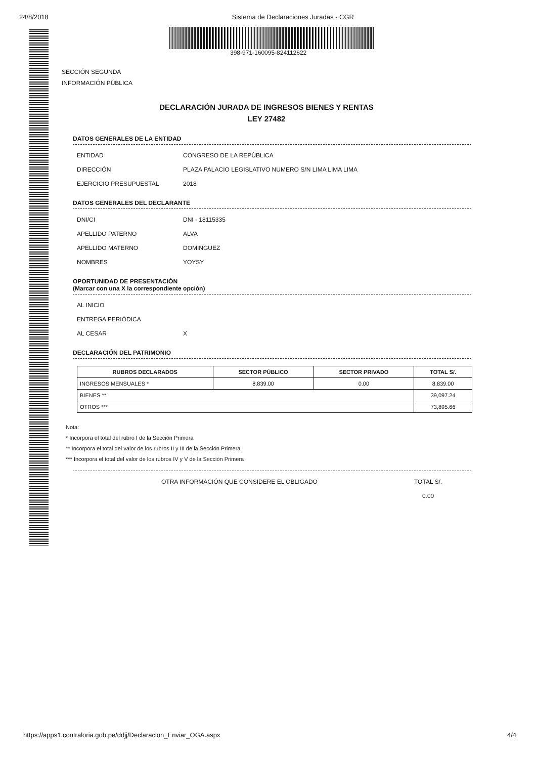24/8/2018 Sistema de Declaraciones Juradas - CGR
398-971-160095-824112622
SECCIÓN SEGUNDA
INFORMACIÓN PÚBLICA
DECLARACIÓN JURADA DE INGRESOS BIENES Y RENTAS
LEY 27482
DATOS GENERALES DE LA ENTIDAD
ENTIDAD CONGRESO DE LA REPÚBLICA
DIRECCIÓN PLAZA PALACIO LEGISLATIVO NUMERO S/N LIMA LIMA LIMA
EJERCICIO PRESUPUESTAL 2018
DATOS GENERALES DEL DECLARANTE
DNI/CI DNI - 18115335
APELLIDO PATERNO ALVA
APELLIDO MATERNO DOMINGUEZ
NOMBRES YOYSY
OPORTUNIDAD DE PRESENTACIÓN
(Marcar con una X la correspondiente opción)
AL INICIO
ENTREGA PERIÓDICA
AL CESAR X
DECLARACIÓN DEL PATRIMONIO
| RUBROS DECLARADOS | SECTOR PÚBLICO | SECTOR PRIVADO | TOTAL S/. |
| --- | --- | --- | --- |
| INGRESOS MENSUALES * | 8,839.00 | 0.00 | 8,839.00 |
| BIENES ** | | | 39,097.24 |
| OTROS *** | | | 73,895.66 |
Nota:
* Incorpora el total del rubro I de la Sección Primera
** Incorpora el total del valor de los rubros II y III de la Sección Primera
*** Incorpora el total del valor de los rubros IV y V de la Sección Primera
OTRA INFORMACIÓN QUE CONSIDERE EL OBLIGADO TOTAL S/.
0.00
https://apps1.contraloria.gob.pe/ddjj/Declaracion_Enviar_OGA.aspx 4/4